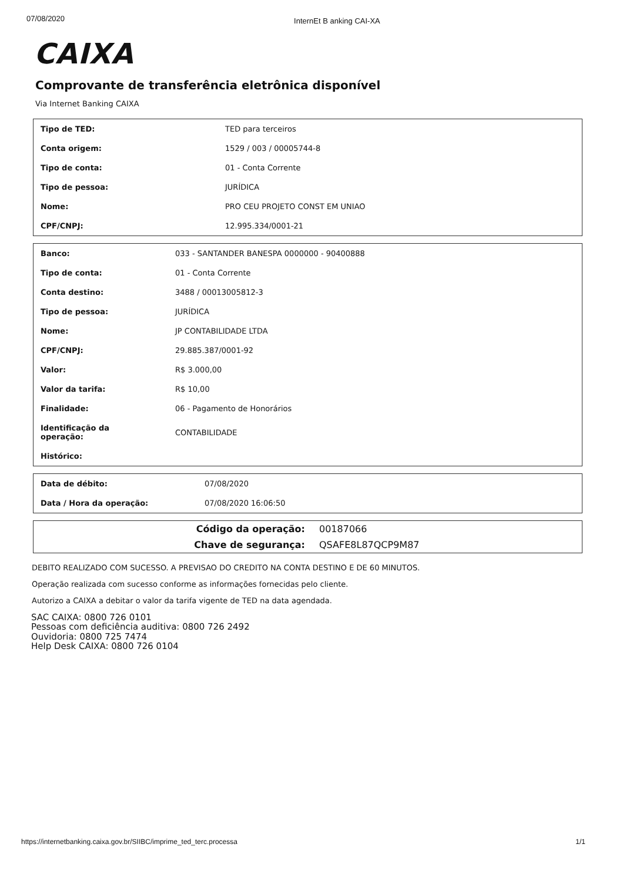07/08/2020 InternEt B anking CAI-XA
CAIXA
Comprovante de transferência eletrônica disponível
Via Internet Banking CAIXA
| Tipo de TED: | TED para terceiros |
| Conta origem: | 1529 / 003 / 00005744-8 |
| Tipo de conta: | 01 - Conta Corrente |
| Tipo de pessoa: | JURÍDICA |
| Nome: | PRO CEU PROJETO CONST EM UNIAO |
| CPF/CNPJ: | 12.995.334/0001-21 |
| Banco: | 033 - SANTANDER BANESPA 0000000 - 90400888 |
| Tipo de conta: | 01 - Conta Corrente |
| Conta destino: | 3488 / 00013005812-3 |
| Tipo de pessoa: | JURÍDICA |
| Nome: | JP CONTABILIDADE LTDA |
| CPF/CNPJ: | 29.885.387/0001-92 |
| Valor: | R$ 3.000,00 |
| Valor da tarifa: | R$ 10,00 |
| Finalidade: | 06 - Pagamento de Honorários |
| Identificação da operação: | CONTABILIDADE |
| Histórico: | |
| Data de débito: | 07/08/2020 |
| Data / Hora da operação: | 07/08/2020 16:06:50 |
| Código da operação: | 00187066 |
| Chave de segurança: | QSAFE8L87QCP9M87 |
DEBITO REALIZADO COM SUCESSO. A PREVISAO DO CREDITO NA CONTA DESTINO E DE 60 MINUTOS.
Operação realizada com sucesso conforme as informações fornecidas pelo cliente.
Autorizo a CAIXA a debitar o valor da tarifa vigente de TED na data agendada.
SAC CAIXA: 0800 726 0101
Pessoas com deficiência auditiva: 0800 726 2492
Ouvidoria: 0800 725 7474
Help Desk CAIXA: 0800 726 0104
https://internetbanking.caixa.gov.br/SIIBC/imprime_ted_terc.processa 1/1